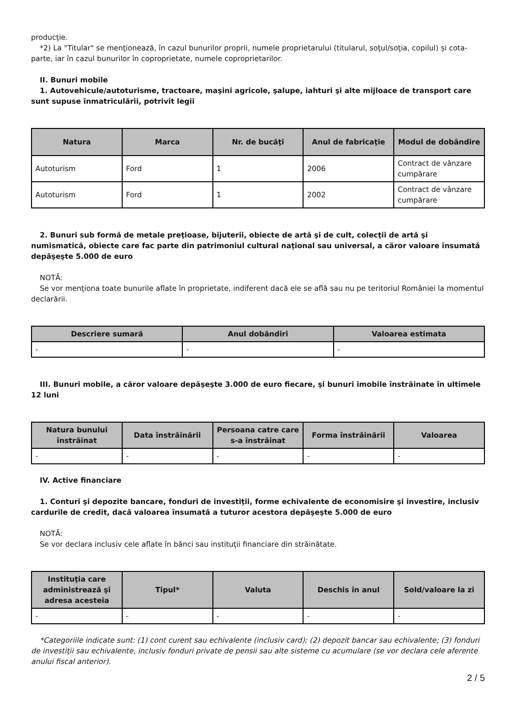producţie.
*2) La "Titular" se menţionează, în cazul bunurilor proprii, numele proprietarului (titularul, soţul/soţia, copilul) și cota-parte, iar în cazul bunurilor în coproprietate, numele coproprietarilor.
II. Bunuri mobile
1. Autovehicule/autoturisme, tractoare, maşini agricole, şalupe, iahturi şi alte mijloace de transport care sunt supuse înmatriculării, potrivit legii
| Natura | Marca | Nr. de bucăţi | Anul de fabricaţie | Modul de dobândire |
| --- | --- | --- | --- | --- |
| Autoturism | Ford | 1 | 2006 | Contract de vânzare cumpărare |
| Autoturism | Ford | 1 | 2002 | Contract de vânzare cumpărare |
2. Bunuri sub formă de metale preţioase, bijuterii, obiecte de artă şi de cult, colecţii de artă şi numismatică, obiecte care fac parte din patrimoniul cultural naţional sau universal, a căror valoare însumată depăşeşte 5.000 de euro
NOTĂ:
Se vor menţiona toate bunurile aflate în proprietate, indiferent dacă ele se află sau nu pe teritoriul României la momentul declarării.
| Descriere sumară | Anul dobândiri | Valoarea estimata |
| --- | --- | --- |
| - | - | - |
III. Bunuri mobile, a căror valoare depăşeşte 3.000 de euro fiecare, şi bunuri imobile înstrăinate în ultimele 12 luni
| Natura bunului înstrăinat | Data înstrăinării | Persoana catre care s-a înstrăinat | Forma înstrăinării | Valoarea |
| --- | --- | --- | --- | --- |
| - | - | - | - | - |
IV. Active financiare
1. Conturi şi depozite bancare, fonduri de investiţii, forme echivalente de economisire şi investire, inclusiv cardurile de credit, dacă valoarea însumată a tuturor acestora depăşeşte 5.000 de euro
NOTĂ:
Se vor declara inclusiv cele aflate în bănci sau instituţii financiare din străinătate.
| Instituţia care administrează şi adresa acesteia | Tipul* | Valuta | Deschis în anul | Sold/valoare la zi |
| --- | --- | --- | --- | --- |
| - | - | - | - | - |
*Categoriile indicate sunt: (1) cont curent sau echivalente (inclusiv card); (2) depozit bancar sau echivalente; (3) fonduri de investiţii sau echivalente, inclusiv fonduri private de pensii sau alte sisteme cu acumulare (se vor declara cele aferente anului fiscal anterior).
2 / 5